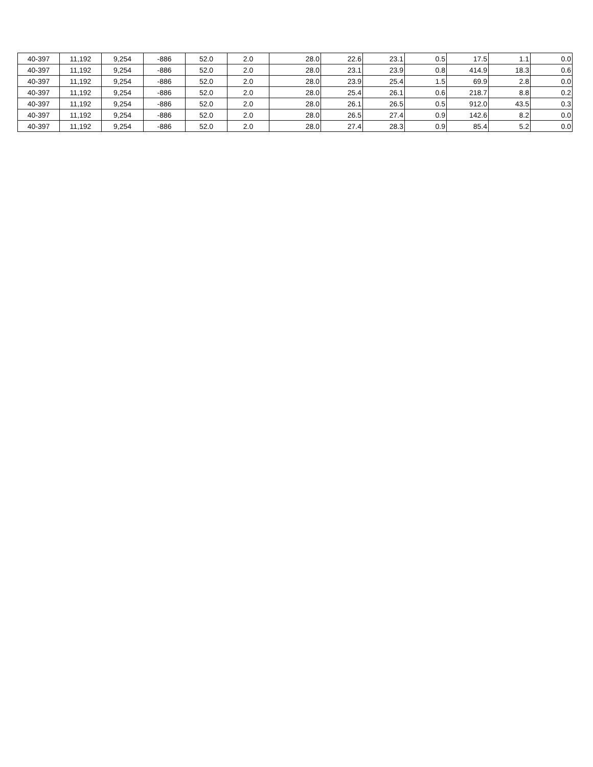| 40-397 | 11,192 | 9,254 | -886 | 52.0 | 2.0 | 28.0 | 22.6 | 23.1 | 0.5 | 17.5 | 1.1 | 0.0 |
| 40-397 | 11,192 | 9,254 | -886 | 52.0 | 2.0 | 28.0 | 23.1 | 23.9 | 0.8 | 414.9 | 18.3 | 0.6 |
| 40-397 | 11,192 | 9,254 | -886 | 52.0 | 2.0 | 28.0 | 23.9 | 25.4 | 1.5 | 69.9 | 2.8 | 0.0 |
| 40-397 | 11,192 | 9,254 | -886 | 52.0 | 2.0 | 28.0 | 25.4 | 26.1 | 0.6 | 218.7 | 8.8 | 0.2 |
| 40-397 | 11,192 | 9,254 | -886 | 52.0 | 2.0 | 28.0 | 26.1 | 26.5 | 0.5 | 912.0 | 43.5 | 0.3 |
| 40-397 | 11,192 | 9,254 | -886 | 52.0 | 2.0 | 28.0 | 26.5 | 27.4 | 0.9 | 142.6 | 8.2 | 0.0 |
| 40-397 | 11,192 | 9,254 | -886 | 52.0 | 2.0 | 28.0 | 27.4 | 28.3 | 0.9 | 85.4 | 5.2 | 0.0 |